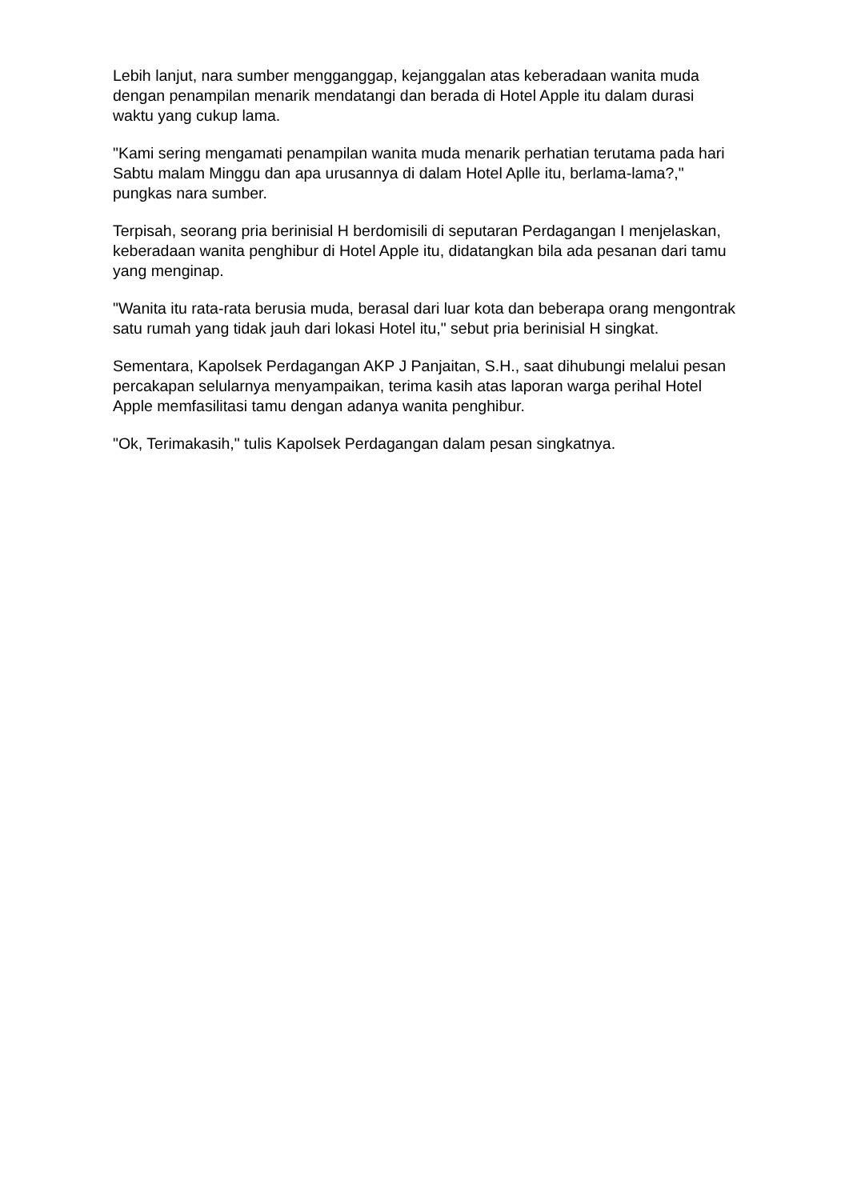Lebih lanjut, nara sumber mengganggap, kejanggalan atas keberadaan wanita muda dengan penampilan menarik mendatangi dan berada di Hotel Apple itu dalam durasi waktu yang cukup lama.
"Kami sering mengamati penampilan wanita muda menarik perhatian terutama pada hari Sabtu malam Minggu dan apa urusannya di dalam Hotel Aplle itu, berlama-lama?," pungkas nara sumber.
Terpisah, seorang pria berinisial H berdomisili di seputaran Perdagangan I menjelaskan, keberadaan wanita penghibur di Hotel Apple itu, didatangkan bila ada pesanan dari tamu yang menginap.
"Wanita itu rata-rata berusia muda, berasal dari luar kota dan beberapa orang mengontrak satu rumah yang tidak jauh dari lokasi Hotel itu," sebut pria berinisial H singkat.
Sementara, Kapolsek Perdagangan AKP J Panjaitan, S.H., saat dihubungi melalui pesan percakapan selularnya menyampaikan, terima kasih atas laporan warga perihal Hotel Apple memfasilitasi tamu dengan adanya wanita penghibur.
"Ok, Terimakasih," tulis Kapolsek Perdagangan dalam pesan singkatnya.